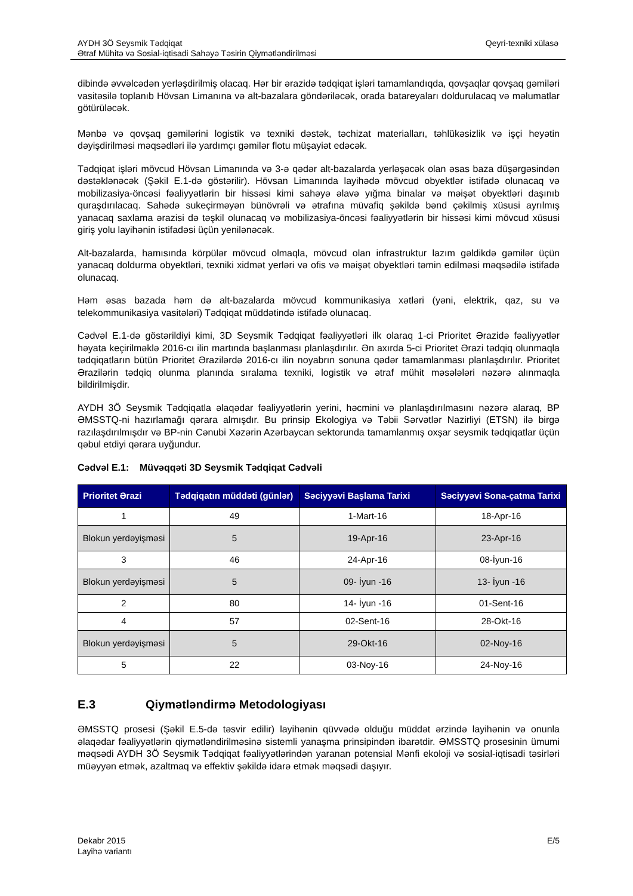AYDH 3Ö Seysmik Tədqiqat
Ətraf Mühitə və Sosial-iqtisadi Sahəyə Təsirin Qiymətləndirilməsi
Qeyri-texniki xülasə
dibində əvvəlcədən yerləşdirilmiş olacaq. Hər bir ərazidə tədqiqat işləri tamamlandıqda, qovşaqlar qovşaq gəmiləri vasitəsilə toplanıb Hövsan Limanına və alt-bazalara göndəriləcək, orada batareyaları doldurulacaq və məlumatlar götürüləcək.
Mənbə və qovşaq gəmilərini logistik və texniki dəstək, təchizat materialları, təhlükəsizlik və işçi heyətin dəyişdirilməsi məqsədləri ilə yardımçı gəmilər flotu müşayiət edəcək.
Tədqiqat işləri mövcud Hövsan Limanında və 3-ə qədər alt-bazalarda yerləşəcək olan əsas baza düşərgəsindən dəstəklənəcək (Şəkil E.1-də göstərilir). Hövsan Limanında layihədə mövcud obyektlər istifadə olunacaq və mobilizasiya-öncəsi fəaliyyətlərin bir hissəsi kimi sahəyə əlavə yığma binalar və məişət obyektləri daşınıb quraşdırılacaq. Sahədə sukeçirməyən bünövrəli və ətrafına müvafiq şəkildə bənd çəkilmiş xüsusi ayrılmış yanacaq saxlama ərazisi də təşkil olunacaq və mobilizasiya-öncəsi fəaliyyətlərin bir hissəsi kimi mövcud xüsusi giriş yolu layihənin istifadəsi üçün yenilənəcək.
Alt-bazalarda, hamısında körpülər mövcud olmaqla, mövcud olan infrastruktur lazım gəldikdə gəmilər üçün yanacaq doldurma obyektləri, texniki xidmət yerləri və ofis və məişət obyektləri təmin edilməsi məqsədilə istifadə olunacaq.
Həm əsas bazada həm də alt-bazalarda mövcud kommunikasiya xətləri (yəni, elektrik, qaz, su və telekommunikasiya vasitələri) Tədqiqat müddətində istifadə olunacaq.
Cədvəl E.1-də göstərildiyi kimi, 3D Seysmik Tədqiqat fəaliyyətləri ilk olaraq 1-ci Prioritet Ərazidə fəaliyyətlər həyata keçirilməklə 2016-cı ilin martında başlanması planlaşdırılır. Ən axırda 5-ci Prioritet Ərazi tədqiq olunmaqla tədqiqatların bütün Prioritet Ərazilərdə 2016-cı ilin noyabrın sonuna qədər tamamlanması planlaşdırılır. Prioritet Ərazilərin tədqiq olunma planında sıralama texniki, logistik və ətraf mühit məsələləri nəzərə alınmaqla bildirilmişdir.
AYDH 3Ö Seysmik Tədqiqatla əlaqədar fəaliyyətlərin yerini, həcmini və planlaşdırılmasını nəzərə alaraq, BP ƏMSSTQ-ni hazırlamağı qərara almışdır. Bu prinsip Ekologiya və Təbii Sərvətlər Nazirliyi (ETSN) ilə birgə razılaşdırılmışdır və BP-nin Cənubi Xəzərin Azərbaycan sektorunda tamamlanmış oxşar seysmik tədqiqatlar üçün qəbul etdiyi qərara uyğundur.
Cədvəl E.1: Müvəqqəti 3D Seysmik Tədqiqat Cədvəli
| Prioritet Ərazi | Tədqiqatın müddəti (günlər) | Səciyyəvi Başlama Tarixi | Səciyyəvi Sona-çatma Tarixi |
| --- | --- | --- | --- |
| 1 | 49 | 1-Mart-16 | 18-Apr-16 |
| Blokun yerdəyişməsi | 5 | 19-Apr-16 | 23-Apr-16 |
| 3 | 46 | 24-Apr-16 | 08-İyun-16 |
| Blokun yerdəyişməsi | 5 | 09- İyun -16 | 13- İyun -16 |
| 2 | 80 | 14- İyun -16 | 01-Sent-16 |
| 4 | 57 | 02-Sent-16 | 28-Okt-16 |
| Blokun yerdəyişməsi | 5 | 29-Okt-16 | 02-Noy-16 |
| 5 | 22 | 03-Noy-16 | 24-Noy-16 |
E.3 Qiymətləndirmə Metodologiyası
ƏMSSTQ prosesi (Şəkil E.5-də təsvir edilir) layihənin qüvvədə olduğu müddət ərzində layihənin və onunla əlaqədar fəaliyyətlərin qiymətləndirilməsinə sistemli yanaşma prinsipindən ibarətdir. ƏMSSTQ prosesinin ümumi məqsədi AYDH 3Ö Seysmik Tədqiqat fəaliyyətlərindən yaranan potensial Mənfi ekoloji və sosial-iqtisadi təsirləri müəyyən etmək, azaltmaq və effektiv şəkildə idarə etmək məqsədi daşıyır.
Dekabr 2015
Layihə variantı
E/5